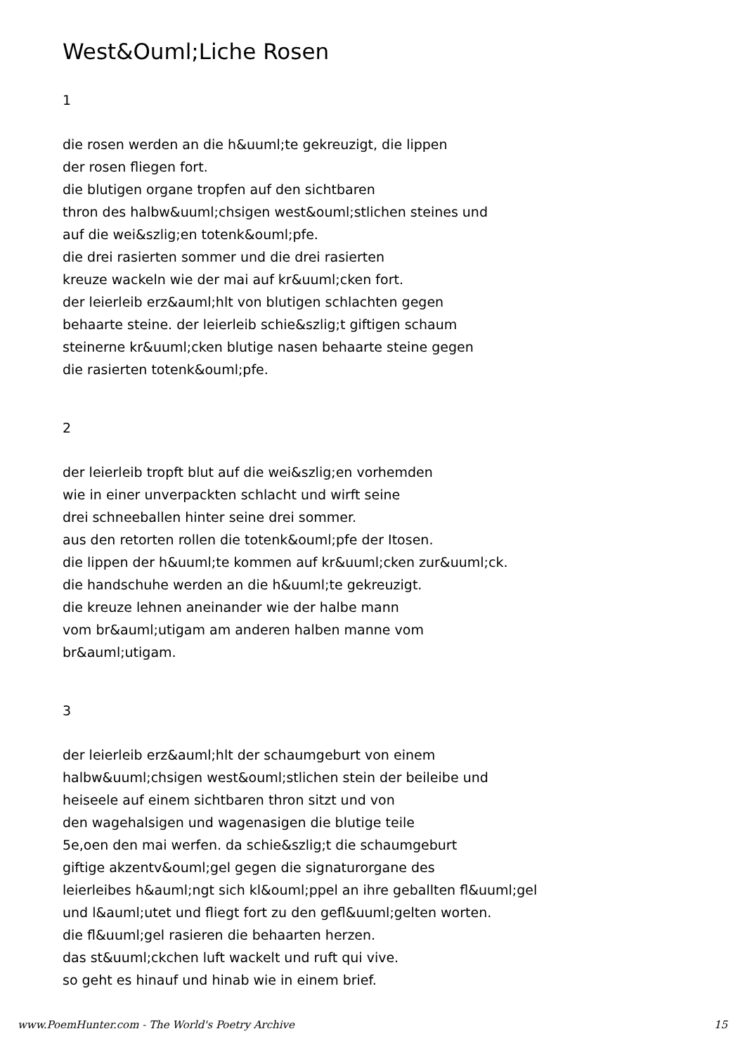West&Ouml;Liche Rosen
1
die rosen werden an die h&uuml;te gekreuzigt, die lippen
der rosen fliegen fort.
die blutigen organe tropfen auf den sichtbaren
thron des halbw&uuml;chsigen west&ouml;stlichen steines und
auf die wei&szlig;en totenk&ouml;pfe.
die drei rasierten sommer und die drei rasierten
kreuze wackeln wie der mai auf kr&uuml;cken fort.
der leierleib erz&auml;hlt von blutigen schlachten gegen
behaarte steine. der leierleib schie&szlig;t giftigen schaum
steinerne kr&uuml;cken blutige nasen behaarte steine gegen
die rasierten totenk&ouml;pfe.
2
der leierleib tropft blut auf die wei&szlig;en vorhemden
wie in einer unverpackten schlacht und wirft seine
drei schneeballen hinter seine drei sommer.
aus den retorten rollen die totenk&ouml;pfe der Itosen.
die lippen der h&uuml;te kommen auf kr&uuml;cken zur&uuml;ck.
die handschuhe werden an die h&uuml;te gekreuzigt.
die kreuze lehnen aneinander wie der halbe mann
vom br&auml;utigam am anderen halben manne vom
br&auml;utigam.
3
der leierleib erz&auml;hlt der schaumgeburt von einem
halbw&uuml;chsigen west&ouml;stlichen stein der beileibe und
heiseele auf einem sichtbaren thron sitzt und von
den wagehalsigen und wagenasigen die blutige teile
5e,oen den mai werfen. da schie&szlig;t die schaumgeburt
giftige akzentv&ouml;gel gegen die signaturorgane des
leierleibes h&auml;ngt sich kl&ouml;ppel an ihre geballten fl&uuml;gel
und l&auml;utet und fliegt fort zu den gefl&uuml;gelten worten.
die fl&uuml;gel rasieren die behaarten herzen.
das st&uuml;ckchen luft wackelt und ruft qui vive.
so geht es hinauf und hinab wie in einem brief.
www.PoemHunter.com - The World's Poetry Archive 15